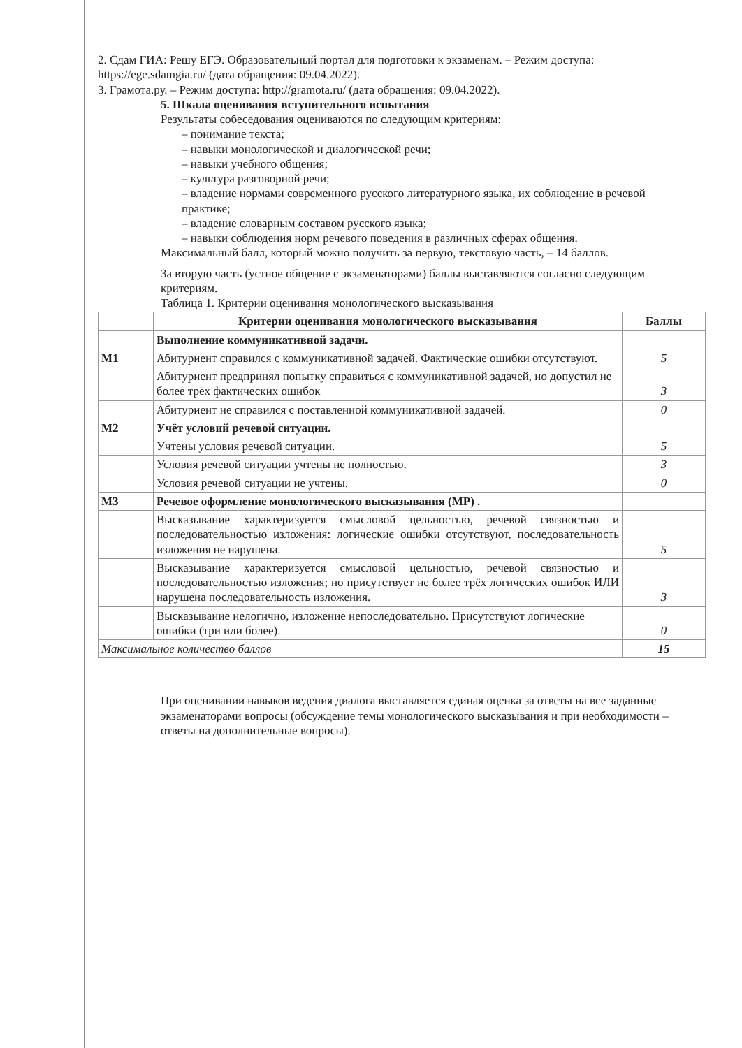2. Сдам ГИА: Решу ЕГЭ. Образовательный портал для подготовки к экзаменам. – Режим доступа: https://ege.sdamgia.ru/ (дата обращения: 09.04.2022).
3. Грамота.ру. – Режим доступа: http://gramota.ru/ (дата обращения: 09.04.2022).
5. Шкала оценивания вступительного испытания
Результаты собеседования оцениваются по следующим критериям:
– понимание текста;
– навыки монологической и диалогической речи;
– навыки учебного общения;
– культура разговорной речи;
– владение нормами современного русского литературного языка, их соблюдение в речевой практике;
– владение словарным составом русского языка;
– навыки соблюдения норм речевого поведения в различных сферах общения.
Максимальный балл, который можно получить за первую, текстовую часть, – 14 баллов.
За вторую часть (устное общение с экзаменаторами) баллы выставляются согласно следующим критериям.
Таблица 1. Критерии оценивания монологического высказывания
| | Критерии оценивания монологического высказывания | Баллы |
| --- | --- | --- |
| | Выполнение коммуникативной задачи. | |
| M1 | Абитуриент справился с коммуникативной задачей. Фактические ошибки отсутствуют. | 5 |
| | Абитуриент предпринял попытку справиться с коммуникативной задачей, но допустил не более трёх фактических ошибок | 3 |
| | Абитуриент не справился с поставленной коммуникативной задачей. | 0 |
| M2 | Учёт условий речевой ситуации. | |
| | Учтены условия речевой ситуации. | 5 |
| | Условия речевой ситуации учтены не полностью. | 3 |
| | Условия речевой ситуации не учтены. | 0 |
| M3 | Речевое оформление монологического высказывания (МР) . | |
| | Высказывание характеризуется смысловой цельностью, речевой связностью и последовательностью изложения: логические ошибки отсутствуют, последовательность изложения не нарушена. | 5 |
| | Высказывание характеризуется смысловой цельностью, речевой связностью и последовательностью изложения; но присутствует не более трёх логических ошибок ИЛИ нарушена последовательность изложения. | 3 |
| | Высказывание нелогично, изложение непоследовательно. Присутствуют логические ошибки (три или более). | 0 |
| Максимальное количество баллов | | 15 |
При оценивании навыков ведения диалога выставляется единая оценка за ответы на все заданные экзаменаторами вопросы (обсуждение темы монологического высказывания и при необходимости – ответы на дополнительные вопросы).